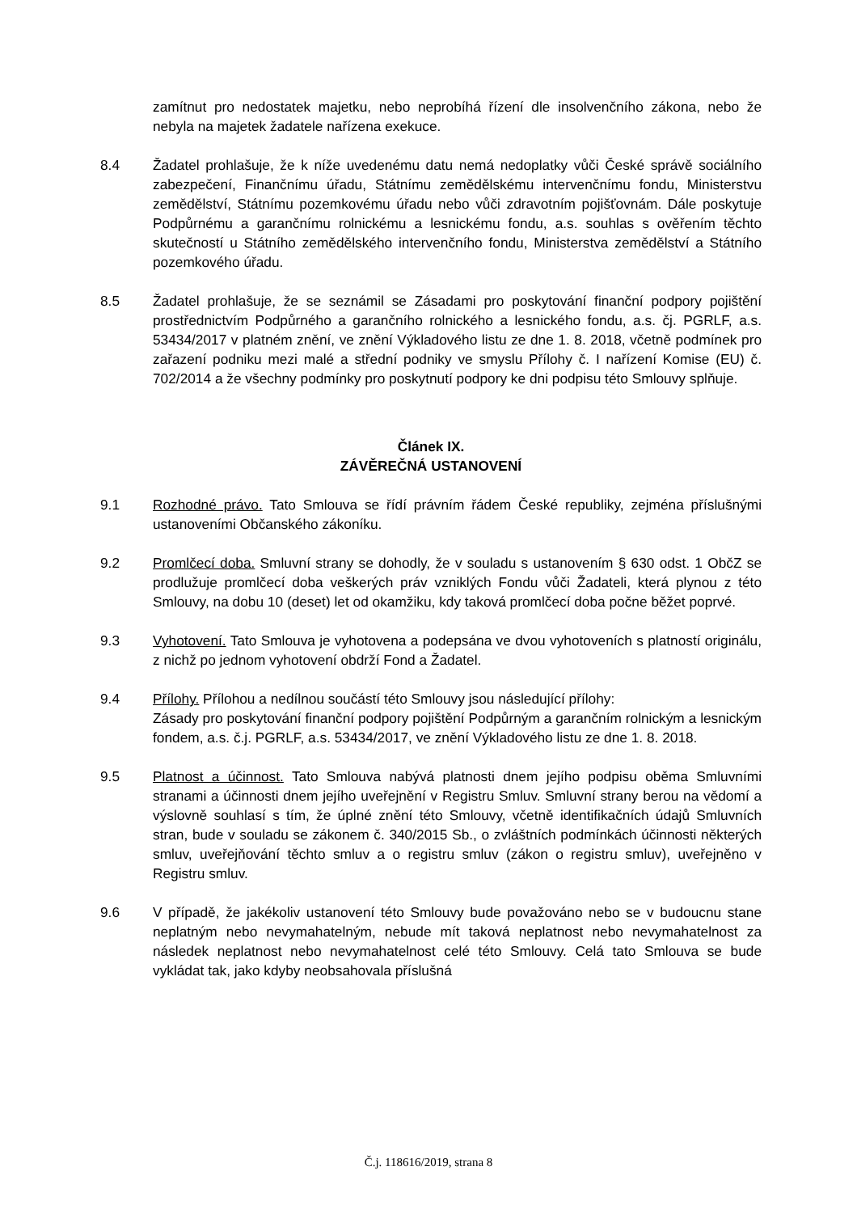zamítnut pro nedostatek majetku, nebo neprobíhá řízení dle insolvenčního zákona, nebo že nebyla na majetek žadatele nařízena exekuce.
8.4 Žadatel prohlašuje, že k níže uvedenému datu nemá nedoplatky vůči České správě sociálního zabezpečení, Finančnímu úřadu, Státnímu zemědělskému intervenčnímu fondu, Ministerstvu zemědělství, Státnímu pozemkovému úřadu nebo vůči zdravotním pojišťovnám. Dále poskytuje Podpůrnému a garančnímu rolnickému a lesnickému fondu, a.s. souhlas s ověřením těchto skutečností u Státního zemědělského intervenčního fondu, Ministerstva zemědělství a Státního pozemkového úřadu.
8.5 Žadatel prohlašuje, že se seznámil se Zásadami pro poskytování finanční podpory pojištění prostřednictvím Podpůrného a garančního rolnického a lesnického fondu, a.s. čj. PGRLF, a.s. 53434/2017 v platném znění, ve znění Výkladového listu ze dne 1. 8. 2018, včetně podmínek pro zařazení podniku mezi malé a střední podniky ve smyslu Přílohy č. I nařízení Komise (EU) č. 702/2014 a že všechny podmínky pro poskytnutí podpory ke dni podpisu této Smlouvy splňuje.
Článek IX.
ZÁVĚREČNÁ USTANOVENÍ
9.1 Rozhodné právo. Tato Smlouva se řídí právním řádem České republiky, zejména příslušnými ustanoveními Občanského zákoníku.
9.2 Promlčecí doba. Smluvní strany se dohodly, že v souladu s ustanovením § 630 odst. 1 ObčZ se prodlužuje promlčecí doba veškerých práv vzniklých Fondu vůči Žadateli, která plynou z této Smlouvy, na dobu 10 (deset) let od okamžiku, kdy taková promlčecí doba počne běžet poprvé.
9.3 Vyhotovení. Tato Smlouva je vyhotovena a podepsána ve dvou vyhotoveních s platností originálu, z nichž po jednom vyhotovení obdrží Fond a Žadatel.
9.4 Přílohy. Přílohou a nedílnou součástí této Smlouvy jsou následující přílohy:
Zásady pro poskytování finanční podpory pojištění Podpůrným a garančním rolnickým a lesnickým fondem, a.s. č.j. PGRLF, a.s. 53434/2017, ve znění Výkladového listu ze dne 1. 8. 2018.
9.5 Platnost a účinnost. Tato Smlouva nabývá platnosti dnem jejího podpisu oběma Smluvními stranami a účinnosti dnem jejího uveřejnění v Registru Smluv. Smluvní strany berou na vědomí a výslovně souhlasí s tím, že úplné znění této Smlouvy, včetně identifikačních údajů Smluvních stran, bude v souladu se zákonem č. 340/2015 Sb., o zvláštních podmínkách účinnosti některých smluv, uveřejňování těchto smluv a o registru smluv (zákon o registru smluv), uveřejněno v Registru smluv.
9.6 V případě, že jakékoliv ustanovení této Smlouvy bude považováno nebo se v budoucnu stane neplatným nebo nevymahatelným, nebude mít taková neplatnost nebo nevymahatelnost za následek neplatnost nebo nevymahatelnost celé této Smlouvy. Celá tato Smlouva se bude vykládat tak, jako kdyby neobsahovala příslušná
Č.j. 118616/2019, strana 8